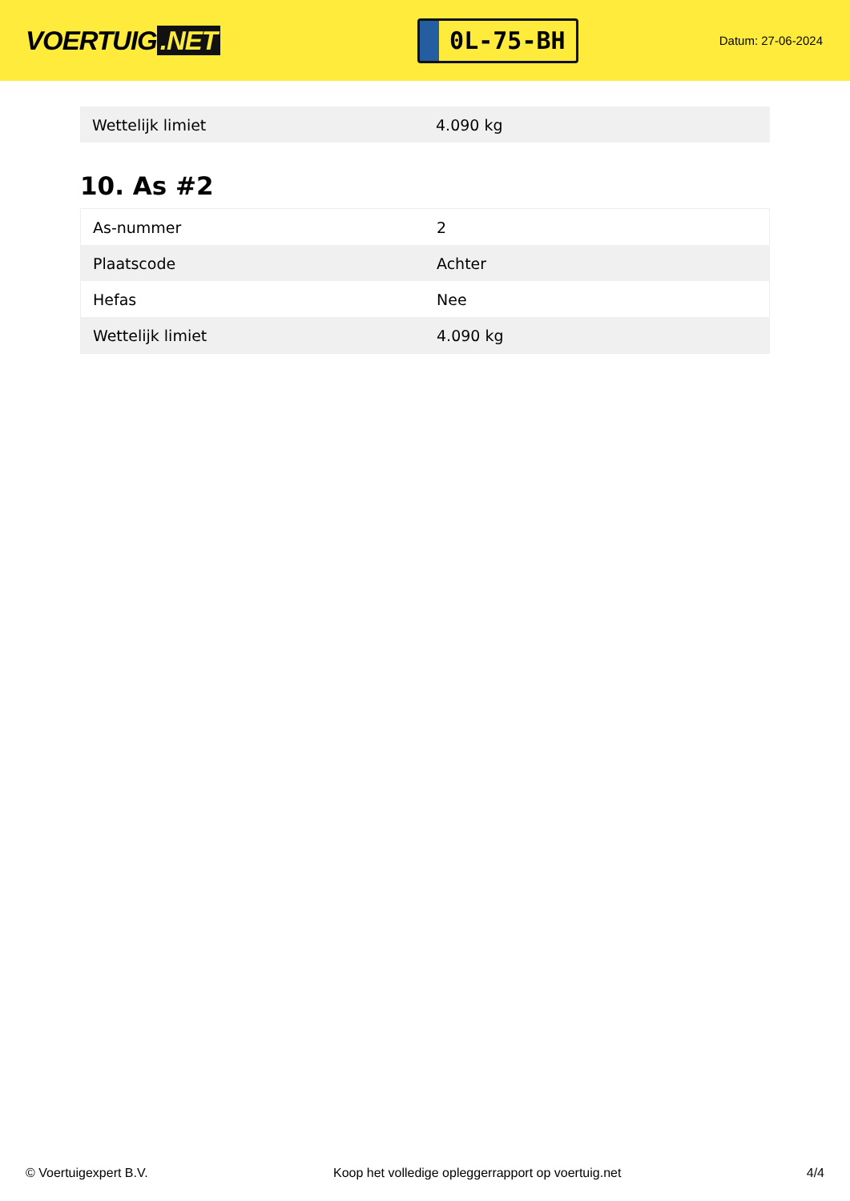VOERTUIG.NET
0L-75-BH
Datum: 27-06-2024
| Wettelijk limiet | 4.090 kg |
10. As #2
| As-nummer | 2 |
| Plaatscode | Achter |
| Hefas | Nee |
| Wettelijk limiet | 4.090 kg |
© Voertuigexpert B.V. Koop het volledige opleggerrapport op voertuig.net 4/4